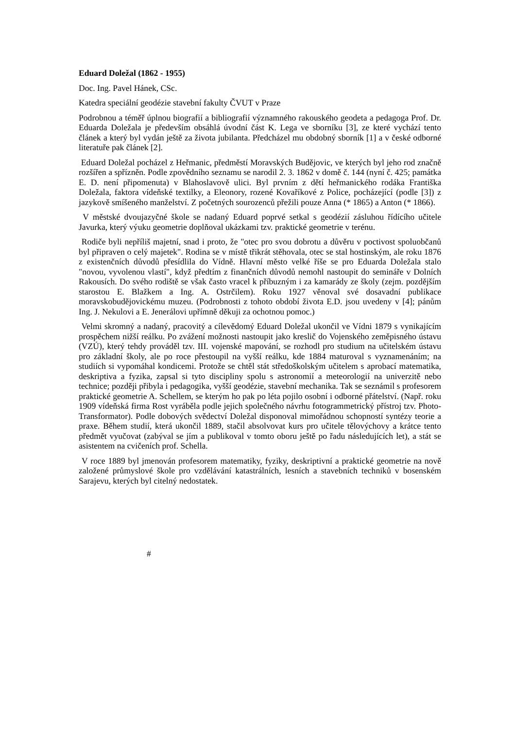Eduard Doležal (1862 - 1955)
Doc. Ing. Pavel Hánek, CSc.
Katedra speciální geodézie stavební fakulty ČVUT v Praze
Podrobnou a téměř úplnou biografií a bibliografií významného rakouského geodeta a pedagoga Prof. Dr. Eduarda Doležala je především obsáhlá úvodní část K. Lega ve sborníku [3], ze které vychází tento článek a který byl vydán ještě za života jubilanta. Předcházel mu obdobný sborník [1] a v české odborné literatuře pak článek [2].
Eduard Doležal pocházel z Heřmanic, předměstí Moravských Budějovic, ve kterých byl jeho rod značně rozšířen a spřízněn. Podle zpovědního seznamu se narodil 2. 3. 1862 v domě č. 144 (nyní č. 425; památka E. D. není připomenuta) v Blahoslavově ulici. Byl prvním z dětí heřmanického rodáka Františka Doležala, faktora vídeňské textilky, a Eleonory, rozené Kovaříkové z Police, pocházející (podle [3]) z jazykově smíšeného manželství. Z početných sourozenců přežili pouze Anna (* 1865) a Anton (* 1866).
V městské dvoujazyčné škole se nadaný Eduard poprvé setkal s geodézií zásluhou řídícího učitele Javurka, který výuku geometrie doplňoval ukázkami tzv. praktické geometrie v terénu.
Rodiče byli nepříliš majetní, snad i proto, že "otec pro svou dobrotu a důvěru v poctivost spoluobčanů byl připraven o celý majetek". Rodina se v místě třikrát stěhovala, otec se stal hostinským, ale roku 1876 z existenčních důvodů přesídlila do Vídně. Hlavní město velké říše se pro Eduarda Doležala stalo "novou, vyvolenou vlastí", když předtím z finančních důvodů nemohl nastoupit do semináře v Dolních Rakousích. Do svého rodiště se však často vracel k příbuzným i za kamarády ze školy (zejm. pozdějším starostou E. Blažkem a Ing. A. Ostrčilem). Roku 1927 věnoval své dosavadní publikace moravskobudějovickému muzeu. (Podrobnosti z tohoto období života E.D. jsou uvedeny v [4]; pánům Ing. J. Nekulovi a E. Jenerálovi upřímně děkuji za ochotnou pomoc.)
Velmi skromný a nadaný, pracovitý a cílevědomý Eduard Doležal ukončil ve Vídni 1879 s vynikajícím prospěchem nižší reálku. Po zvážení možnosti nastoupit jako kreslič do Vojenského zeměpisného ústavu (VZÚ), který tehdy prováděl tzv. III. vojenské mapování, se rozhodl pro studium na učitelském ústavu pro základní školy, ale po roce přestoupil na vyšší reálku, kde 1884 maturoval s vyznamenáním; na studiích si vypomáhal kondicemi. Protože se chtěl stát středoškolským učitelem s aprobací matematika, deskriptiva a fyzika, zapsal si tyto discipliny spolu s astronomií a meteorologií na univerzitě nebo technice; později přibyla i pedagogika, vyšší geodézie, stavební mechanika. Tak se seznámil s profesorem praktické geometrie A. Schellem, se kterým ho pak po léta pojilo osobní i odborné přátelství. (Např. roku 1909 vídeňská firma Rost vyráběla podle jejich společného návrhu fotogrammetrický přístroj tzv. Photo-Transformator). Podle dobových svědectví Doležal disponoval mimořádnou schopností syntézy teorie a praxe. Během studií, která ukončil 1889, stačil absolvovat kurs pro učitele tělovýchovy a krátce tento předmět vyučovat (zabýval se jím a publikoval v tomto oboru ještě po řadu následujících let), a stát se asistentem na cvičeních prof. Schella.
V roce 1889 byl jmenován profesorem matematiky, fyziky, deskriptivní a praktické geometrie na nově založené průmyslové škole pro vzdělávání katastrálních, lesních a stavebních techniků v bosenském Sarajevu, kterých byl citelný nedostatek.
#